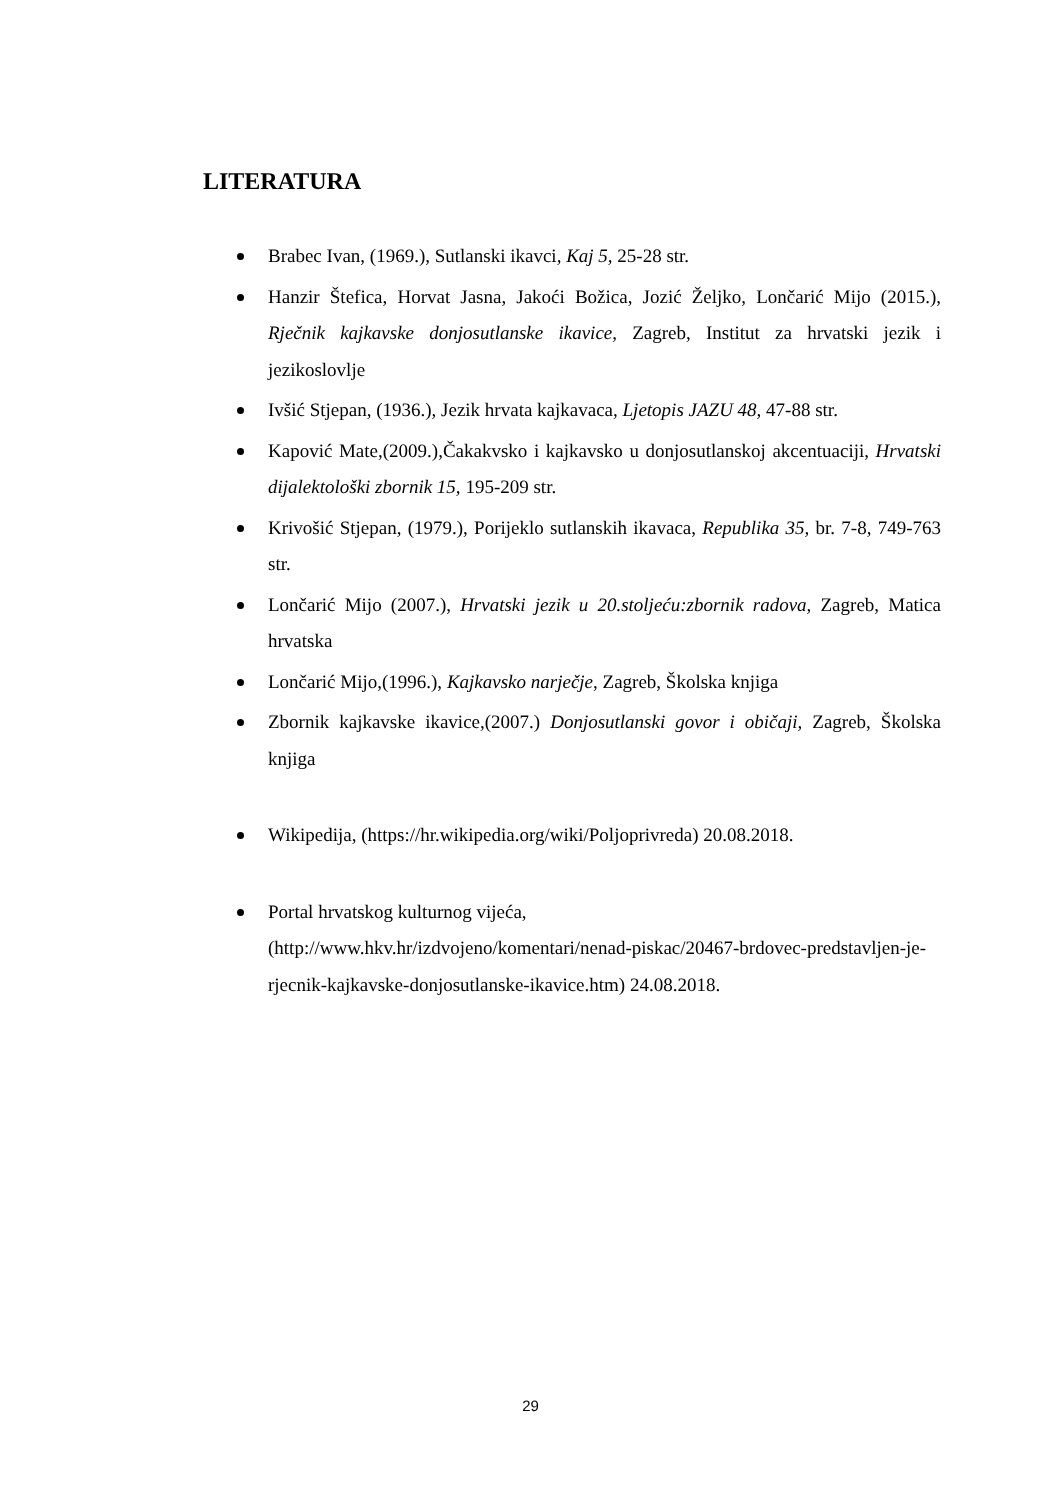LITERATURA
Brabec Ivan, (1969.), Sutlanski ikavci, Kaj 5, 25-28 str.
Hanzir Štefica, Horvat Jasna, Jakoći Božica, Jozić Željko, Lončarić Mijo (2015.), Rječnik kajkavske donjosutlanske ikavice, Zagreb, Institut za hrvatski jezik i jezikoslovlje
Ivšić Stjepan, (1936.), Jezik hrvata kajkavaca, Ljetopis JAZU 48, 47-88 str.
Kapović Mate,(2009.),Čakakvsko i kajkavsko u donjosutlanskoj akcentuaciji, Hrvatski dijalektološki zbornik 15, 195-209 str.
Krivošić Stjepan, (1979.), Porijeklo sutlanskih ikavaca, Republika 35, br. 7-8, 749-763 str.
Lončarić Mijo (2007.), Hrvatski jezik u 20.stoljeću:zbornik radova, Zagreb, Matica hrvatska
Lončarić Mijo,(1996.), Kajkavsko narječje, Zagreb, Školska knjiga
Zbornik kajkavske ikavice,(2007.) Donjosutlanski govor i običaji, Zagreb, Školska knjiga
Wikipedija, (https://hr.wikipedia.org/wiki/Poljoprivreda) 20.08.2018.
Portal hrvatskog kulturnog vijeća,
(http://www.hkv.hr/izdvojeno/komentari/nenad-piskac/20467-brdovec-predstavljen-je-rjecnik-kajkavske-donjosutlanske-ikavice.htm) 24.08.2018.
29